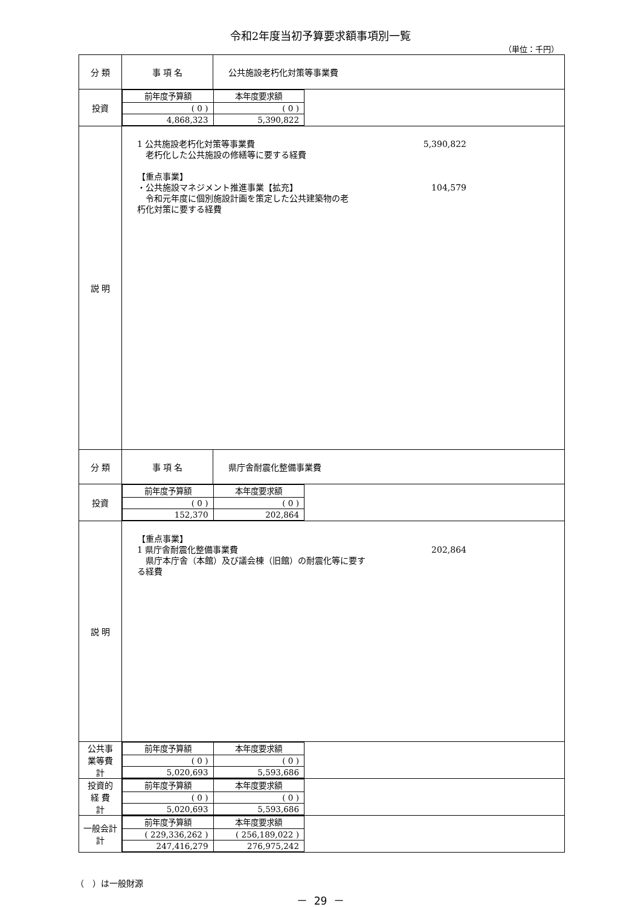令和2年度当初予算要求額事項別一覧
（単位：千円）
| 分 類 | 事 項 名 | 公共施設老朽化対策等事業費 |
| 投資 | / 前年度予算額 / 本年度要求額 / / --- / --- / / ( 0 ) / ( 0 ) / / 4,868,323 / 5,390,822 / | |
| 説 明 | 1 公共施設老朽化対策等事業費 5,390,822 老朽化した公共施設の修繕等に要する経費 【重点事業】 ・公共施設マネジメント推進事業【拡充】 104,579 令和元年度に個別施設計画を策定した公共建築物の老 朽化対策に要する経費 | |
| 分 類 | 事 項 名 | 県庁舎耐震化整備事業費 |
| 投資 | / 前年度予算額 / 本年度要求額 / / --- / --- / / ( 0 ) / ( 0 ) / / 152,370 / 202,864 / | |
| 説 明 | 【重点事業】 1 県庁舎耐震化整備事業費 202,864 県庁本庁舎（本館）及び議会棟（旧館）の耐震化等に要す る経費 | |
| 公共事 業等費 計 | / 前年度予算額 / 本年度要求額 / / --- / --- / / ( 0 ) / ( 0 ) / / 5,020,693 / 5,593,686 / | |
| 投資的 経 費 計 | / 前年度予算額 / 本年度要求額 / / --- / --- / / ( 0 ) / ( 0 ) / / 5,020,693 / 5,593,686 / | |
| 一般会計 計 | / 前年度予算額 / 本年度要求額 / / --- / --- / / ( 229,336,262 ) / ( 256,189,022 ) / / 247,416,279 / 276,975,242 / | |
（　）は一般財源
－ 29 －